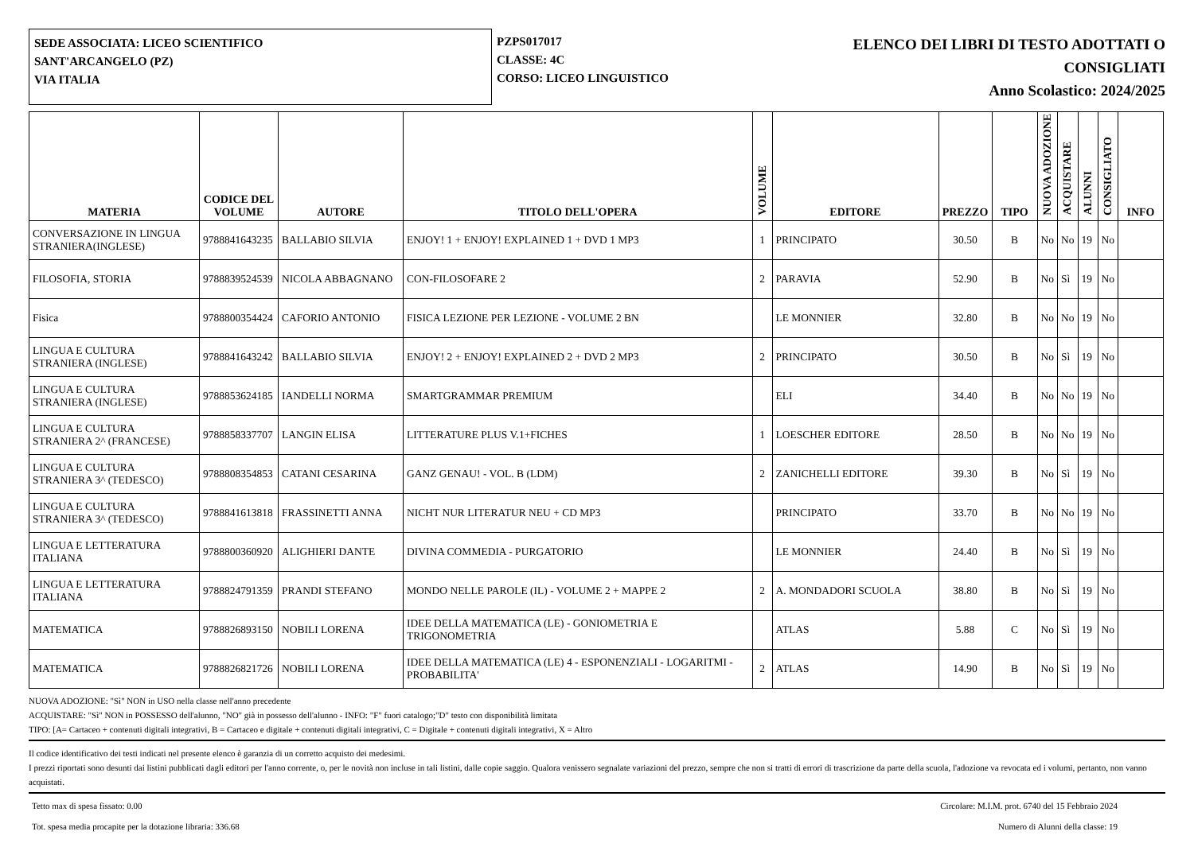SEDE ASSOCIATA: LICEO SCIENTIFICO
SANT'ARCANGELO (PZ)
VIA ITALIA
PZPS017017
CLASSE: 4C
CORSO: LICEO LINGUISTICO
ELENCO DEI LIBRI DI TESTO ADOTTATI O
CONSIGLIATI
Anno Scolastico: 2024/2025
| MATERIA | CODICE DEL VOLUME | AUTORE | TITOLO DELL'OPERA | VOLUME | EDITORE | PREZZO | TIPO | NUOVA ADOZIONE | ACQUISTARE | ALUNNI | CONSIGLIATO | INFO |
| --- | --- | --- | --- | --- | --- | --- | --- | --- | --- | --- | --- | --- |
| CONVERSAZIONE IN LINGUA STRANIERA(INGLESE) | 9788841643235 | BALLABIO SILVIA | ENJOY! 1 + ENJOY! EXPLAINED 1 + DVD 1 MP3 | 1 | PRINCIPATO | 30.50 | B | No | No | 19 | No | |
| FILOSOFIA, STORIA | 9788839524539 | NICOLA ABBAGNANO | CON-FILOSOFARE 2 | 2 | PARAVIA | 52.90 | B | No | Sì | 19 | No | |
| Fisica | 9788800354424 | CAFORIO ANTONIO | FISICA LEZIONE PER LEZIONE - VOLUME 2 BN | | LE MONNIER | 32.80 | B | No | No | 19 | No | |
| LINGUA E CULTURA STRANIERA (INGLESE) | 9788841643242 | BALLABIO SILVIA | ENJOY! 2 + ENJOY! EXPLAINED 2 + DVD 2 MP3 | 2 | PRINCIPATO | 30.50 | B | No | Sì | 19 | No | |
| LINGUA E CULTURA STRANIERA (INGLESE) | 9788853624185 | IANDELLI NORMA | SMARTGRAMMAR PREMIUM | | ELI | 34.40 | B | No | No | 19 | No | |
| LINGUA E CULTURA STRANIERA 2^ (FRANCESE) | 9788858337707 | LANGIN ELISA | LITTERATURE PLUS V.1+FICHES | 1 | LOESCHER EDITORE | 28.50 | B | No | No | 19 | No | |
| LINGUA E CULTURA STRANIERA 3^ (TEDESCO) | 9788808354853 | CATANI CESARINA | GANZ GENAU! - VOL. B (LDM) | 2 | ZANICHELLI EDITORE | 39.30 | B | No | Sì | 19 | No | |
| LINGUA E CULTURA STRANIERA 3^ (TEDESCO) | 9788841613818 | FRASSINETTI ANNA | NICHT NUR LITERATUR NEU + CD MP3 | | PRINCIPATO | 33.70 | B | No | No | 19 | No | |
| LINGUA E LETTERATURA ITALIANA | 9788800360920 | ALIGHIERI DANTE | DIVINA COMMEDIA - PURGATORIO | | LE MONNIER | 24.40 | B | No | Sì | 19 | No | |
| LINGUA E LETTERATURA ITALIANA | 9788824791359 | PRANDI STEFANO | MONDO NELLE PAROLE (IL) - VOLUME 2 + MAPPE 2 | 2 | A. MONDADORI SCUOLA | 38.80 | B | No | Sì | 19 | No | |
| MATEMATICA | 9788826893150 | NOBILI LORENA | IDEE DELLA MATEMATICA (LE) - GONIOMETRIA E TRIGONOMETRIA | | ATLAS | 5.88 | C | No | Sì | 19 | No | |
| MATEMATICA | 9788826821726 | NOBILI LORENA | IDEE DELLA MATEMATICA (LE) 4 - ESPONENZIALI - LOGARITMI - PROBABILITA' | 2 | ATLAS | 14.90 | B | No | Sì | 19 | No | |
NUOVA ADOZIONE: "Sì" NON in USO nella classe nell'anno precedente
ACQUISTARE: "Sì" NON in POSSESSO dell'alunno, "NO" già in possesso dell'alunno - INFO: "F" fuori catalogo;"D" testo con disponibilità limitata
TIPO: [A= Cartaceo + contenuti digitali integrativi, B = Cartaceo e digitale + contenuti digitali integrativi, C = Digitale + contenuti digitali integrativi, X = Altro
Il codice identificativo dei testi indicati nel presente elenco è garanzia di un corretto acquisto dei medesimi.
I prezzi riportati sono desunti dai listini pubblicati dagli editori per l'anno corrente, o, per le novità non incluse in tali listini, dalle copie saggio. Qualora venissero segnalate variazioni del prezzo, sempre che non si tratti di errori di trascrizione da parte della scuola, l'adozione va revocata ed i volumi, pertanto, non vanno acquistati.
Tetto max di spesa fissato: 0.00 Circolare: M.I.M. prot. 6740 del 15 Febbraio 2024
Tot. spesa media procapite per la dotazione libraria: 336.68 Numero di Alunni della classe: 19